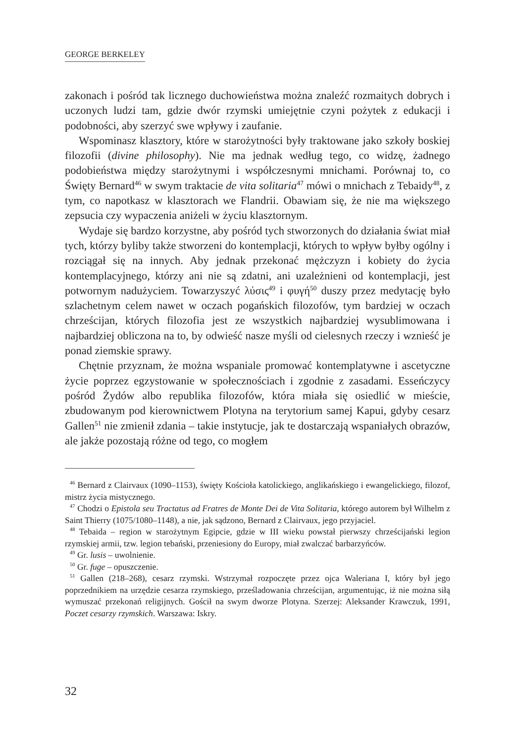GEORGE BERKELEY
zakonach i pośród tak licznego duchowieństwa można znaleźć rozmaitych dobrych i uczonych ludzi tam, gdzie dwór rzymski umiejętnie czyni pożytek z edukacji i podobności, aby szerzyć swe wpływy i zaufanie.
Wspominasz klasztory, które w starożytności były traktowane jako szkoły boskiej filozofii (divine philosophy). Nie ma jednak według tego, co widzę, żadnego podobieństwa między starożytnymi i współczesnymi mnichami. Porównaj to, co Święty Bernard<sup>46</sup> w swym traktacie de vita solitaria<sup>47</sup> mówi o mnichach z Tebaidy<sup>48</sup>, z tym, co napotkasz w klasztorach we Flandrii. Obawiam się, że nie ma większego zepsucia czy wypaczenia aniżeli w życiu klasztornym.
Wydaje się bardzo korzystne, aby pośród tych stworzonych do działania świat miał tych, którzy byliby także stworzeni do kontemplacji, których to wpływ byłby ogólny i rozciągał się na innych. Aby jednak przekonać mężczyzn i kobiety do życia kontemplacyjnego, którzy ani nie są zdatni, ani uzależnieni od kontemplacji, jest potwornym nadużyciem. Towarzyszyć λύσις<sup>49</sup> i φυγή<sup>50</sup> duszy przez medytację było szlachetnym celem nawet w oczach pogańskich filozofów, tym bardziej w oczach chrześcijan, których filozofia jest ze wszystkich najbardziej wysublimowana i najbardziej obliczona na to, by odwieść nasze myśli od cielesnych rzeczy i wznieść je ponad ziemskie sprawy.
Chętnie przyznam, że można wspaniale promować kontemplatywne i ascetyczne życie poprzez egzystowanie w społecznościach i zgodnie z zasadami. Esseńczycy pośród Żydów albo republika filozofów, która miała się osiedlić w mieście, zbudowanym pod kierownictwem Plotyna na terytorium samej Kapui, gdyby cesarz Gallen<sup>51</sup> nie zmienił zdania – takie instytucje, jak te dostarczają wspaniałych obrazów, ale jakże pozostają różne od tego, co mogłem
<sup>46</sup> Bernard z Clairvaux (1090–1153), święty Kościoła katolickiego, anglikańskiego i ewangelickiego, filozof, mistrz życia mistycznego.
<sup>47</sup> Chodzi o Epistola seu Tractatus ad Fratres de Monte Dei de Vita Solitaria, którego autorem był Wilhelm z Saint Thierry (1075/1080–1148), a nie, jak sądzono, Bernard z Clairvaux, jego przyjaciel.
<sup>48</sup> Tebaida – region w starożytnym Egipcie, gdzie w III wieku powstał pierwszy chrześcijański legion rzymskiej armii, tzw. legion tebański, przeniesiony do Europy, miał zwalczać barbarzyńców.
<sup>49</sup> Gr. lusis – uwolnienie.
<sup>50</sup> Gr. fuge – opuszczenie.
<sup>51</sup> Gallen (218–268), cesarz rzymski. Wstrzymał rozpoczęte przez ojca Waleriana I, który był jego poprzednikiem na urzędzie cesarza rzymskiego, prześladowania chrześcijan, argumentując, iż nie można siłą wymuszać przekonań religijnych. Gościł na swym dworze Plotyna. Szerzej: Aleksander Krawczuk, 1991, Poczet cesarzy rzymskich. Warszawa: Iskry.
32